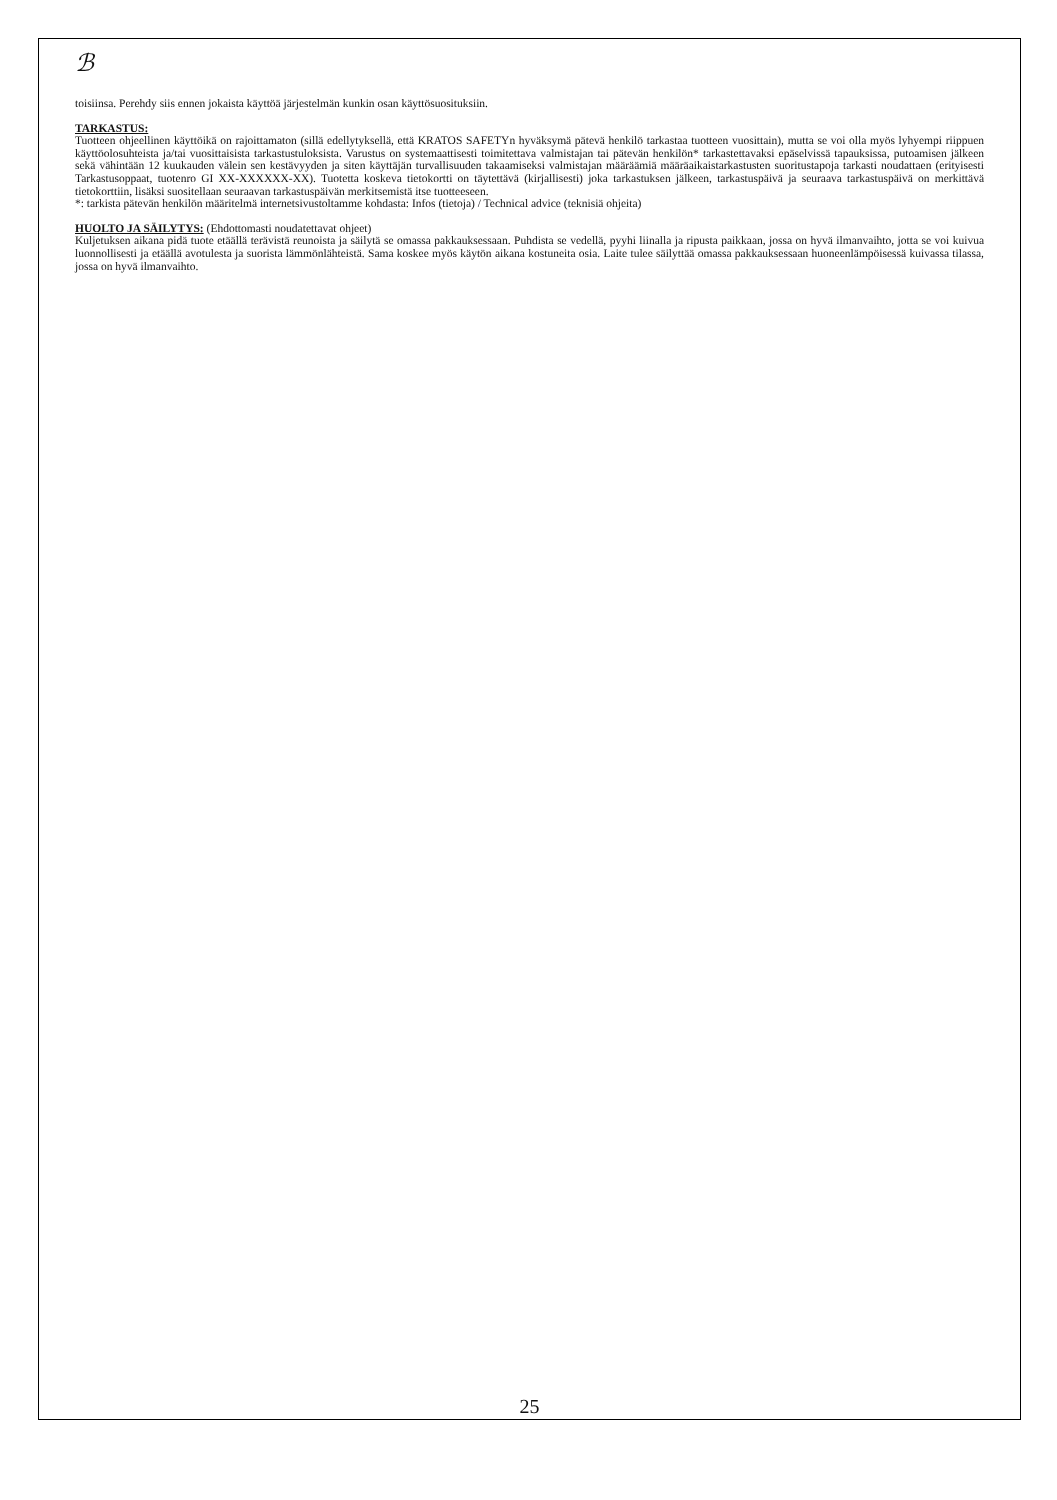ℬ
toisiinsa. Perehdy siis ennen jokaista käyttöä järjestelmän kunkin osan käyttösuosituksiin.
TARKASTUS:
Tuotteen ohjeellinen käyttöikä on rajoittamaton (sillä edellytyksellä, että KRATOS SAFETYn hyväksymä pätevä henkilö tarkastaa tuotteen vuosittain), mutta se voi olla myös lyhyempi riippuen käyttöolosuhteista ja/tai vuosittaisista tarkastustuloksista. Varustus on systemaattisesti toimitettava valmistajan tai pätevän henkilön* tarkastettavaksi epäselvissä tapauksissa, putoamisen jälkeen sekä vähintään 12 kuukauden välein sen kestävyyden ja siten käyttäjän turvallisuuden takaamiseksi valmistajan määräämiä määräaikaistarkastusten suoritustapoja tarkasti noudattaen (erityisesti Tarkastusoppaat, tuotenro GI XX-XXXXXX-XX). Tuotetta koskeva tietokortti on täytettävä (kirjallisesti) joka tarkastuksen jälkeen, tarkastuspäivä ja seuraava tarkastuspäivä on merkittävä tietokorttiin, lisäksi suositellaan seuraavan tarkastuspäivän merkitsemistä itse tuotteeseen.
*: tarkista pätevän henkilön määritelmä internetsivustoltamme kohdasta: Infos (tietoja) / Technical advice (teknisiä ohjeita)
HUOLTO JA SÄILYTYS: (Ehdottomasti noudatettavat ohjeet)
Kuljetuksen aikana pidä tuote etäällä terävistä reunoista ja säilytä se omassa pakkauksessaan. Puhdista se vedellä, pyyhi liinalla ja ripusta paikkaan, jossa on hyvä ilmanvaihto, jotta se voi kuivua luonnollisesti ja etäällä avotulesta ja suorista lämmönlähteistä. Sama koskee myös käytön aikana kostuneita osia. Laite tulee säilyttää omassa pakkauksessaan huoneenlämpöisessä kuivassa tilassa, jossa on hyvä ilmanvaihto.
25